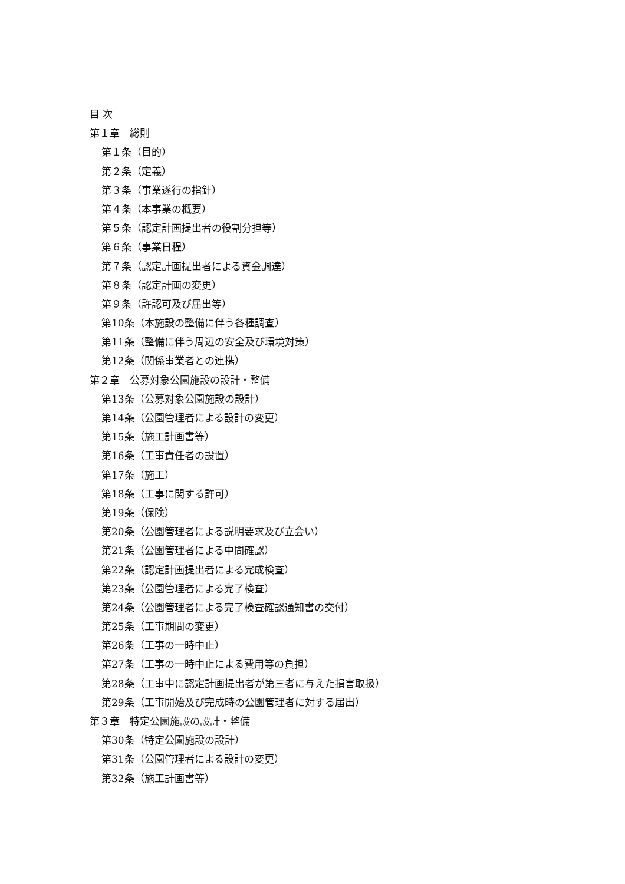目 次
第１章　総則
第１条（目的）
第２条（定義）
第３条（事業遂行の指針）
第４条（本事業の概要）
第５条（認定計画提出者の役割分担等）
第６条（事業日程）
第７条（認定計画提出者による資金調達）
第８条（認定計画の変更）
第９条（許認可及び届出等）
第10条（本施設の整備に伴う各種調査）
第11条（整備に伴う周辺の安全及び環境対策）
第12条（関係事業者との連携）
第２章　公募対象公園施設の設計・整備
第13条（公募対象公園施設の設計）
第14条（公園管理者による設計の変更）
第15条（施工計画書等）
第16条（工事責任者の設置）
第17条（施工）
第18条（工事に関する許可）
第19条（保険）
第20条（公園管理者による説明要求及び立会い）
第21条（公園管理者による中間確認）
第22条（認定計画提出者による完成検査）
第23条（公園管理者による完了検査）
第24条（公園管理者による完了検査確認通知書の交付）
第25条（工事期間の変更）
第26条（工事の一時中止）
第27条（工事の一時中止による費用等の負担）
第28条（工事中に認定計画提出者が第三者に与えた損害取扱）
第29条（工事開始及び完成時の公園管理者に対する届出）
第３章　特定公園施設の設計・整備
第30条（特定公園施設の設計）
第31条（公園管理者による設計の変更）
第32条（施工計画書等）